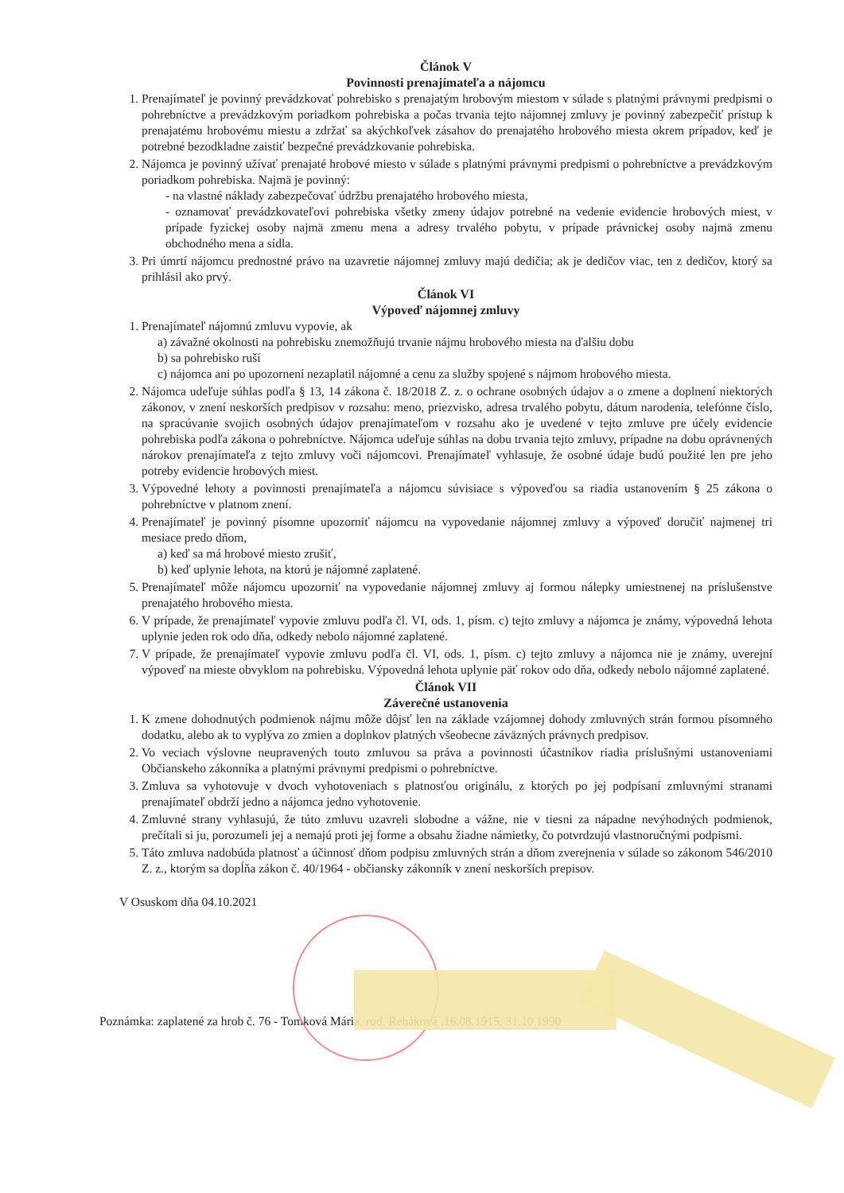Článok V
Povinnosti prenajímateľa a nájomcu
1. Prenajímateľ je povinný prevádzkovať pohrebisko s prenajatým hrobovým miestom v súlade s platnými právnymi predpismi o pohrebníctve a prevádzkovým poriadkom pohrebiska a počas trvania tejto nájomnej zmluvy je povinný zabezpečiť prístup k prenajatému hrobovému miestu a zdržať sa akýchkoľvek zásahov do prenajatého hrobového miesta okrem prípadov, keď je potrebné bezodkladne zaistiť bezpečné prevádzkovanie pohrebiska.
2. Nájomca je povinný užívať prenajaté hrobové miesto v súlade s platnými právnymi predpismi o pohrebníctve a prevádzkovým poriadkom pohrebiska. Najmä je povinný:
- na vlastné náklady zabezpečovať údržbu prenajatého hrobového miesta,
- oznamovať prevádzkovateľovi pohrebiska všetky zmeny údajov potrebné na vedenie evidencie hrobových miest, v prípade fyzickej osoby najmä zmenu mena a adresy trvalého pobytu, v prípade právnickej osoby najmä zmenu obchodného mena a sídla.
3. Pri úmrtí nájomcu prednostné právo na uzavretie nájomnej zmluvy majú dedičia; ak je dedičov viac, ten z dedičov, ktorý sa prihlásil ako prvý.
Článok VI
Výpoveď nájomnej zmluvy
1. Prenajímateľ nájomnú zmluvu vypovie, ak
a) závažné okolnosti na pohrebisku znemožňujú trvanie nájmu hrobového miesta na ďalšiu dobu
b) sa pohrebisko ruší
c) nájomca ani po upozornení nezaplatil nájomné a cenu za služby spojené s nájmom hrobového miesta.
2. Nájomca udeľuje súhlas podľa § 13, 14 zákona č. 18/2018 Z. z. o ochrane osobných údajov a o zmene a doplnení niektorých zákonov, v znení neskorších predpisov v rozsahu: meno, priezvisko, adresa trvalého pobytu, dátum narodenia, telefónne číslo, na spracúvanie svojich osobných údajov prenajímateľom v rozsahu ako je uvedené v tejto zmluve pre účely evidencie pohrebiska podľa zákona o pohrebníctve. Nájomca udeľuje súhlas na dobu trvania tejto zmluvy, prípadne na dobu oprávnených nárokov prenajímateľa z tejto zmluvy voči nájomcovi. Prenajímateľ vyhlasuje, že osobné údaje budú použité len pre jeho potreby evidencie hrobových miest.
3. Výpovedné lehoty a povinnosti prenajímateľa a nájomcu súvisiace s výpoveďou sa riadia ustanovením § 25 zákona o pohrebníctve v platnom znení.
4. Prenajímateľ je povinný písomne upozorniť nájomcu na vypovedanie nájomnej zmluvy a výpoveď doručiť najmenej tri mesiace predo dňom,
a) keď sa má hrobové miesto zrušiť,
b) keď uplynie lehota, na ktorú je nájomné zaplatené.
5. Prenajímateľ môže nájomcu upozorniť na vypovedanie nájomnej zmluvy aj formou nálepky umiestnenej na príslušenstve prenajatého hrobového miesta.
6. V prípade, že prenajímateľ vypovie zmluvu podľa čl. VI, ods. 1, písm. c) tejto zmluvy a nájomca je známy, výpovedná lehota uplynie jeden rok odo dňa, odkedy nebolo nájomné zaplatené.
7. V prípade, že prenajímateľ vypovie zmluvu podľa čl. VI, ods. 1, písm. c) tejto zmluvy a nájomca nie je známy, uverejní výpoveď na mieste obvyklom na pohrebisku. Výpovedná lehota uplynie päť rokov odo dňa, odkedy nebolo nájomné zaplatené.
Článok VII
Záverečné ustanovenia
1. K zmene dohodnutých podmienok nájmu môže dôjsť len na základe vzájomnej dohody zmluvných strán formou písomného dodatku, alebo ak to vyplýva zo zmien a doplnkov platných všeobecne záväzných právnych predpisov.
2. Vo veciach výslovne neupravených touto zmluvou sa práva a povinnosti účastníkov riadia príslušnými ustanoveniami Občianskeho zákonníka a platnými právnymi predpismi o pohrebníctve.
3. Zmluva sa vyhotovuje v dvoch vyhotoveniach s platnosťou originálu, z ktorých po jej podpísaní zmluvnými stranami prenajímateľ obdrží jedno a nájomca jedno vyhotovenie.
4. Zmluvné strany vyhlasujú, že túto zmluvu uzavreli slobodne a vážne, nie v tiesni za nápadne nevýhodných podmienok, prečítali si ju, porozumeli jej a nemajú proti jej forme a obsahu žiadne námietky, čo potvrdzujú vlastnoručnými podpismi.
5. Táto zmluva nadobúda platnosť a účinnosť dňom podpisu zmluvných strán a dňom zverejnenia v súlade so zákonom 546/2010 Z. z., ktorým sa dopĺňa zákon č. 40/1964 - občiansky zákonník v znení neskorších prepisov.
V Osuskom dňa 04.10.2021
Poznámka: zaplatené za hrob č. 76 - Tomková Mária, rod. Reháková ,16.08.1915, 31.10.1990